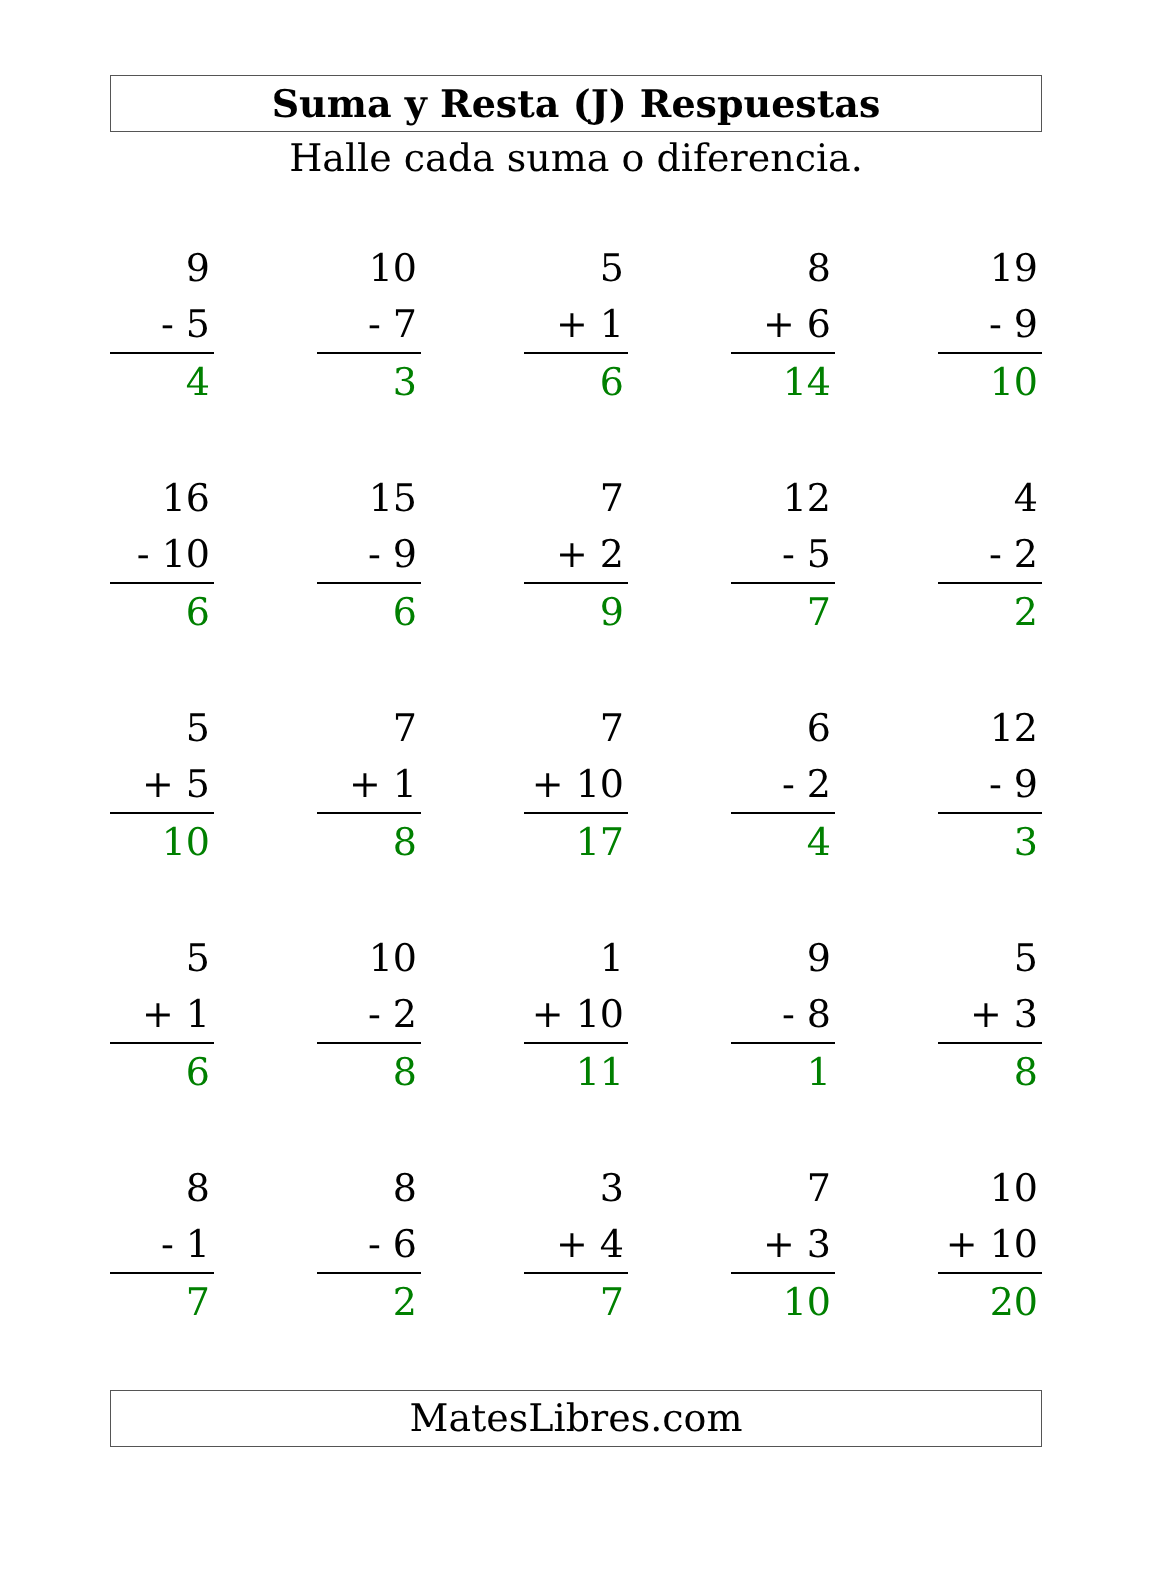Suma y Resta (J) Respuestas
Halle cada suma o diferencia.
9
- 5
4
10
- 7
3
5
+ 1
6
8
+ 6
14
19
- 9
10
16
- 10
6
15
- 9
6
7
+ 2
9
12
- 5
7
4
- 2
2
5
+ 5
10
7
+ 1
8
7
+ 10
17
6
- 2
4
12
- 9
3
5
+ 1
6
10
- 2
8
1
+ 10
11
9
- 8
1
5
+ 3
8
8
- 1
7
8
- 6
2
3
+ 4
7
7
+ 3
10
10
+ 10
20
MatesLibres.com